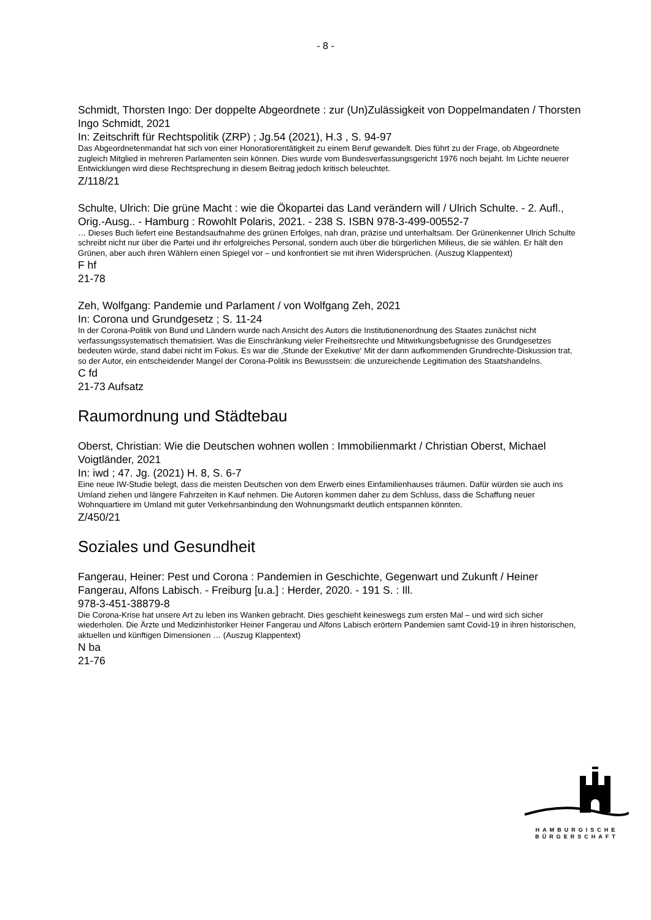- 8 -
Schmidt, Thorsten Ingo: Der doppelte Abgeordnete : zur (Un)Zulässigkeit von Doppelmandaten / Thorsten Ingo Schmidt, 2021
In: Zeitschrift für Rechtspolitik (ZRP) ; Jg.54 (2021), H.3 , S. 94-97
Das Abgeordnetenmandat hat sich von einer Honoratiorentätigkeit zu einem Beruf gewandelt. Dies führt zu der Frage, ob Abgeordnete zugleich Mitglied in mehreren Parlamenten sein können. Dies wurde vom Bundesverfassungsgericht 1976 noch bejaht. Im Lichte neuerer Entwicklungen wird diese Rechtsprechung in diesem Beitrag jedoch kritisch beleuchtet.
Z/118/21
Schulte, Ulrich: Die grüne Macht : wie die Ökopartei das Land verändern will / Ulrich Schulte. - 2. Aufl., Orig.-Ausg.. - Hamburg : Rowohlt Polaris, 2021. - 238 S. ISBN 978-3-499-00552-7
… Dieses Buch liefert eine Bestandsaufnahme des grünen Erfolges, nah dran, präzise und unterhaltsam. Der Grünenkenner Ulrich Schulte schreibt nicht nur über die Partei und ihr erfolgreiches Personal, sondern auch über die bürgerlichen Milieus, die sie wählen. Er hält den Grünen, aber auch ihren Wählern einen Spiegel vor – und konfrontiert sie mit ihren Widersprüchen. (Auszug Klappentext)
F hf
21-78
Zeh, Wolfgang: Pandemie und Parlament / von Wolfgang Zeh, 2021
In: Corona und Grundgesetz ; S. 11-24
In der Corona-Politik von Bund und Ländern wurde nach Ansicht des Autors die Institutionenordnung des Staates zunächst nicht verfassungssystematisch thematisiert. Was die Einschränkung vieler Freiheitsrechte und Mitwirkungsbefugnisse des Grundgesetzes bedeuten würde, stand dabei nicht im Fokus. Es war die ‚Stunde der Exekutive‘ Mit der dann aufkommenden Grundrechte-Diskussion trat, so der Autor, ein entscheidender Mangel der Corona-Politik ins Bewusstsein: die unzureichende Legitimation des Staatshandelns.
C fd
21-73 Aufsatz
Raumordnung und Städtebau
Oberst, Christian: Wie die Deutschen wohnen wollen : Immobilienmarkt / Christian Oberst, Michael Voigtländer, 2021
In: iwd ; 47. Jg. (2021) H. 8, S. 6-7
Eine neue IW-Studie belegt, dass die meisten Deutschen von dem Erwerb eines Einfamilienhauses träumen. Dafür würden sie auch ins Umland ziehen und längere Fahrzeiten in Kauf nehmen. Die Autoren kommen daher zu dem Schluss, dass die Schaffung neuer Wohnquartiere im Umland mit guter Verkehrsanbindung den Wohnungsmarkt deutlich entspannen könnten.
Z/450/21
Soziales und Gesundheit
Fangerau, Heiner: Pest und Corona : Pandemien in Geschichte, Gegenwart und Zukunft / Heiner Fangerau, Alfons Labisch. - Freiburg [u.a.] : Herder, 2020. - 191 S. : Ill.
978-3-451-38879-8
Die Corona-Krise hat unsere Art zu leben ins Wanken gebracht. Dies geschieht keineswegs zum ersten Mal – und wird sich sicher wiederholen. Die Ärzte und Medizinhistoriker Heiner Fangerau und Alfons Labisch erörtern Pandemien samt Covid-19 in ihren historischen, aktuellen und künftigen Dimensionen … (Auszug Klappentext)
N ba
21-76
HAMBURGISCHE
BÜRGERSCHAFT